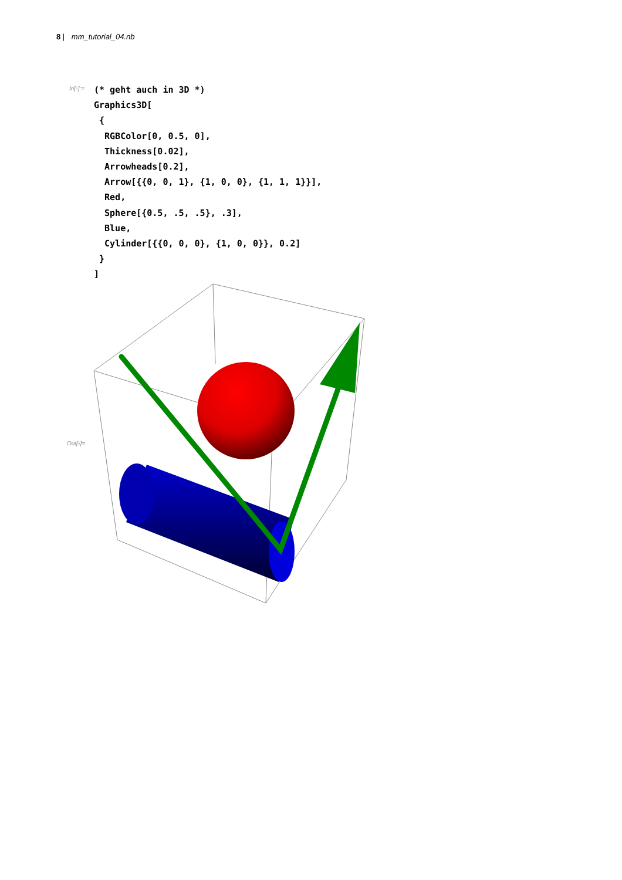8 | mm_tutorial_04.nb
In[▫]:=
(* geht auch in 3D *)
Graphics3D[
 {
  RGBColor[0, 0.5, 0],
  Thickness[0.02],
  Arrowheads[0.2],
  Arrow[{{0, 0, 1}, {1, 0, 0}, {1, 1, 1}}],
  Red,
  Sphere[{0.5, .5, .5}, .3],
  Blue,
  Cylinder[{{0, 0, 0}, {1, 0, 0}}, 0.2]
 }
]
Out[▫]=